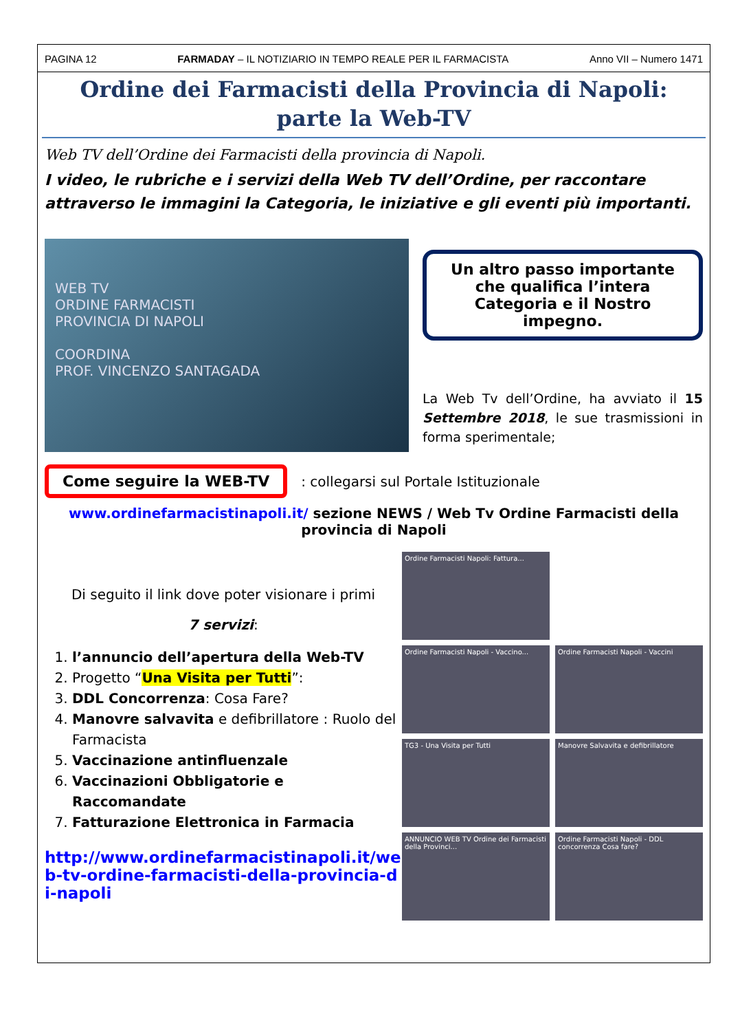PAGINA 12 FARMADAY – IL NOTIZIARIO IN TEMPO REALE PER IL FARMACISTA Anno VII – Numero 1471
Ordine dei Farmacisti della Provincia di Napoli:
parte la Web-TV
Web TV dell’Ordine dei Farmacisti della provincia di Napoli.
I video, le rubriche e i servizi della Web TV dell’Ordine, per raccontare attraverso le immagini la Categoria, le iniziative e gli eventi più importanti.
WEB TV
ORDINE FARMACISTI
PROVINCIA DI NAPOLI
COORDINA
PROF. VINCENZO SANTAGADA
Un altro passo importante che qualifica l’intera Categoria e il Nostro impegno.
La Web Tv dell’Ordine, ha avviato il 15 Settembre 2018, le sue trasmissioni in forma sperimentale;
Come seguire la WEB-TV: collegarsi sul Portale Istituzionale
www.ordinefarmacistinapoli.it/ sezione NEWS / Web Tv Ordine Farmacisti della provincia di Napoli
Di seguito il link dove poter visionare i primi
7 servizi:
1. l’annuncio dell’apertura della Web-TV
2. Progetto “Una Visita per Tutti”:
3. DDL Concorrenza: Cosa Fare?
4. Manovre salvavita e defibrillatore : Ruolo del Farmacista
5. Vaccinazione antinfluenzale
6. Vaccinazioni Obbligatorie e Raccomandate
7. Fatturazione Elettronica in Farmacia
http://www.ordinefarmacistinapoli.it/web-tv-ordine-farmacisti-della-provincia-di-napoli
Ordine Farmacisti Napoli: Fattura...
Ordine Farmacisti Napoli - Vaccino...
Ordine Farmacisti Napoli - Vaccini
TG3 - Una Visita per Tutti
Manovre Salvavita e defibrillatore
ANNUNCIO WEB TV Ordine dei Farmacisti della Provinci...
Ordine Farmacisti Napoli - DDL concorrenza Cosa fare?